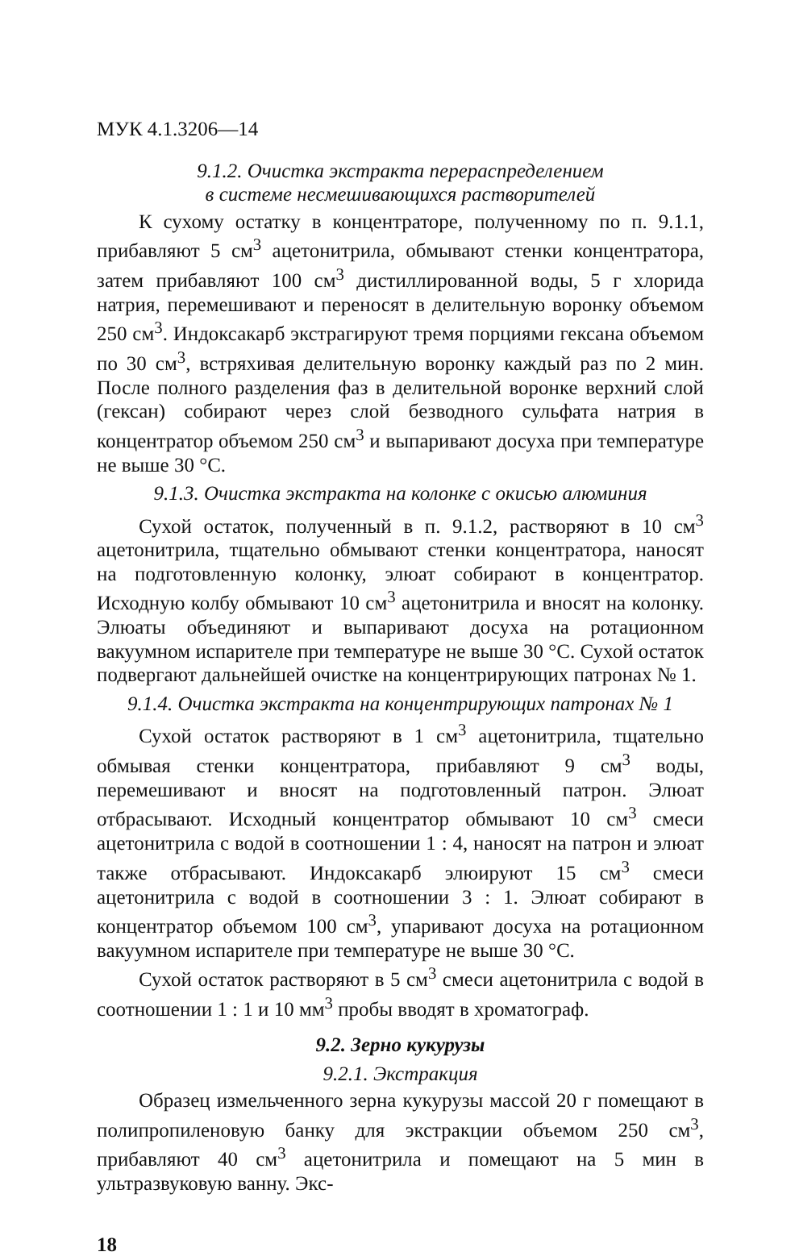МУК 4.1.3206—14
9.1.2. Очистка экстракта перераспределением
в системе несмешивающихся растворителей
К сухому остатку в концентраторе, полученному по п. 9.1.1, прибавляют 5 см<sup>3</sup> ацетонитрила, обмывают стенки концентратора, затем прибавляют 100 см<sup>3</sup> дистиллированной воды, 5 г хлорида натрия, перемешивают и переносят в делительную воронку объемом 250 см<sup>3</sup>. Индоксакарб экстрагируют тремя порциями гексана объемом по 30 см<sup>3</sup>, встряхивая делительную воронку каждый раз по 2 мин. После полного разделения фаз в делительной воронке верхний слой (гексан) собирают через слой безводного сульфата натрия в концентратор объемом 250 см<sup>3</sup> и выпаривают досуха при температуре не выше 30 °С.
9.1.3. Очистка экстракта на колонке с окисью алюминия
Сухой остаток, полученный в п. 9.1.2, растворяют в 10 см<sup>3</sup> ацетонитрила, тщательно обмывают стенки концентратора, наносят на подготовленную колонку, элюат собирают в концентратор. Исходную колбу обмывают 10 см<sup>3</sup> ацетонитрила и вносят на колонку. Элюаты объединяют и выпаривают досуха на ротационном вакуумном испарителе при температуре не выше 30 °С. Сухой остаток подвергают дальнейшей очистке на концентрирующих патронах № 1.
9.1.4. Очистка экстракта на концентрирующих патронах № 1
Сухой остаток растворяют в 1 см<sup>3</sup> ацетонитрила, тщательно обмывая стенки концентратора, прибавляют 9 см<sup>3</sup> воды, перемешивают и вносят на подготовленный патрон. Элюат отбрасывают. Исходный концентратор обмывают 10 см<sup>3</sup> смеси ацетонитрила с водой в соотношении 1 : 4, наносят на патрон и элюат также отбрасывают. Индоксакарб элюируют 15 см<sup>3</sup> смеси ацетонитрила с водой в соотношении 3 : 1. Элюат собирают в концентратор объемом 100 см<sup>3</sup>, упаривают досуха на ротационном вакуумном испарителе при температуре не выше 30 °С.
Сухой остаток растворяют в 5 см<sup>3</sup> смеси ацетонитрила с водой в соотношении 1 : 1 и 10 мм<sup>3</sup> пробы вводят в хроматограф.
9.2. Зерно кукурузы
9.2.1. Экстракция
Образец измельченного зерна кукурузы массой 20 г помещают в полипропиленовую банку для экстракции объемом 250 см<sup>3</sup>, прибавляют 40 см<sup>3</sup> ацетонитрила и помещают на 5 мин в ультразвуковую ванну. Экс-
18